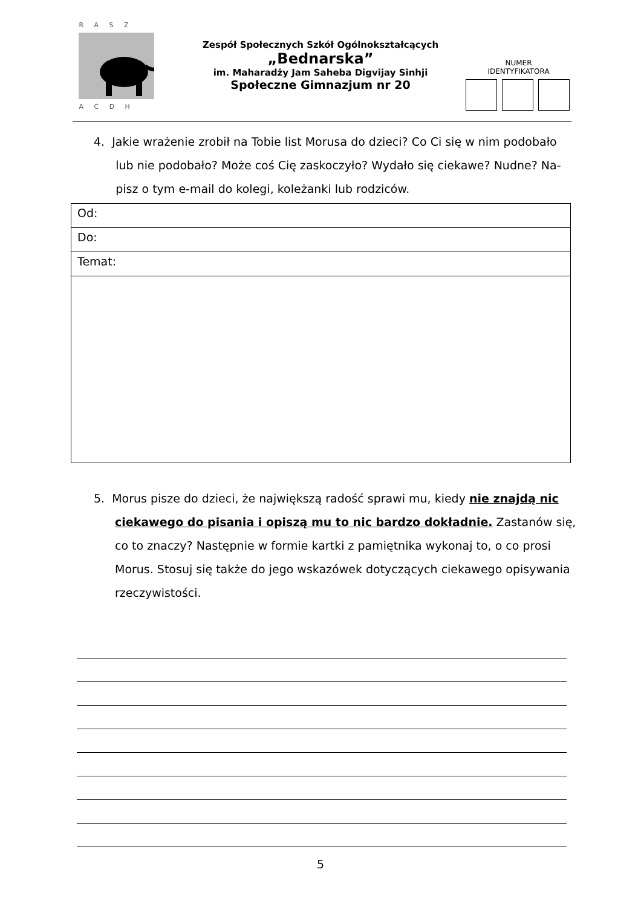R A S Z
A C D H
Zespół Społecznych Szkół Ogólnokształcących
„Bednarska”
im. Maharadży Jam Saheba Digvijay Sinhji
Społeczne Gimnazjum nr 20
NUMER
IDENTYFIKATORA
4. Jakie wrażenie zrobił na Tobie list Morusa do dzieci? Co Ci się w nim podobało
lub nie podobało? Może coś Cię zaskoczyło? Wydało się ciekawe? Nudne? Na-
pisz o tym e-mail do kolegi, koleżanki lub rodziców.
| Od: |
| Do: |
| Temat: |
5. Morus pisze do dzieci, że największą radość sprawi mu, kiedy nie znajdą nic ciekawego do pisania i opiszą mu to nic bardzo dokładnie. Zastanów się, co to znaczy? Następnie w formie kartki z pamiętnika wykonaj to, o co prosi Morus. Stosuj się także do jego wskazówek dotyczących ciekawego opisywania rzeczywistości.
5